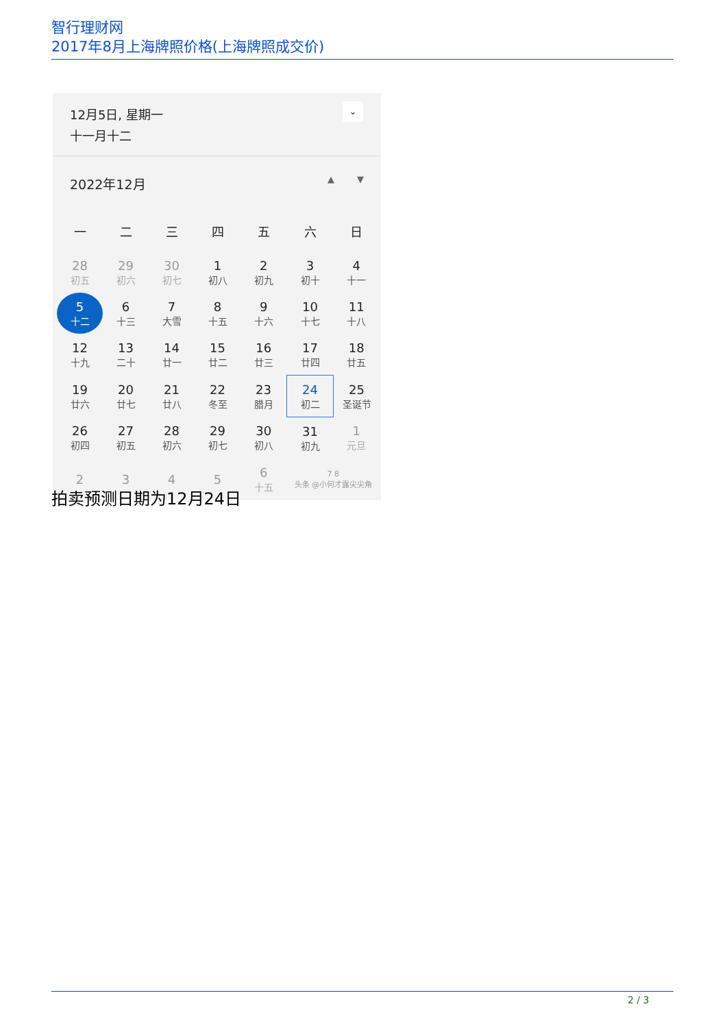智行理财网
2017年8月上海牌照价格(上海牌照成交价)
12月5日, 星期一
十一月十二
⌄
2022年12月 ▲ ▼
| 一 | 二 | 三 | 四 | 五 | 六 | 日 |
| --- | --- | --- | --- | --- | --- | --- |
| 28 初五 | 29 初六 | 30 初七 | 1 初八 | 2 初九 | 3 初十 | 4 十一 |
| 5 十二 | 6 十三 | 7 大雪 | 8 十五 | 9 十六 | 10 十七 | 11 十八 |
| 12 十九 | 13 二十 | 14 廿一 | 15 廿二 | 16 廿三 | 17 廿四 | 18 廿五 |
| 19 廿六 | 20 廿七 | 21 廿八 | 22 冬至 | 23 腊月 | 24 初二 | 25 圣诞节 |
| 26 初四 | 27 初五 | 28 初六 | 29 初七 | 30 初八 | 31 初九 | 1 元旦 |
| 2 | 3 | 4 | 5 | 6 十五 | 7 8 头条 @小何才露尖尖角 | |
拍卖预测日期为12月24日
2 / 3